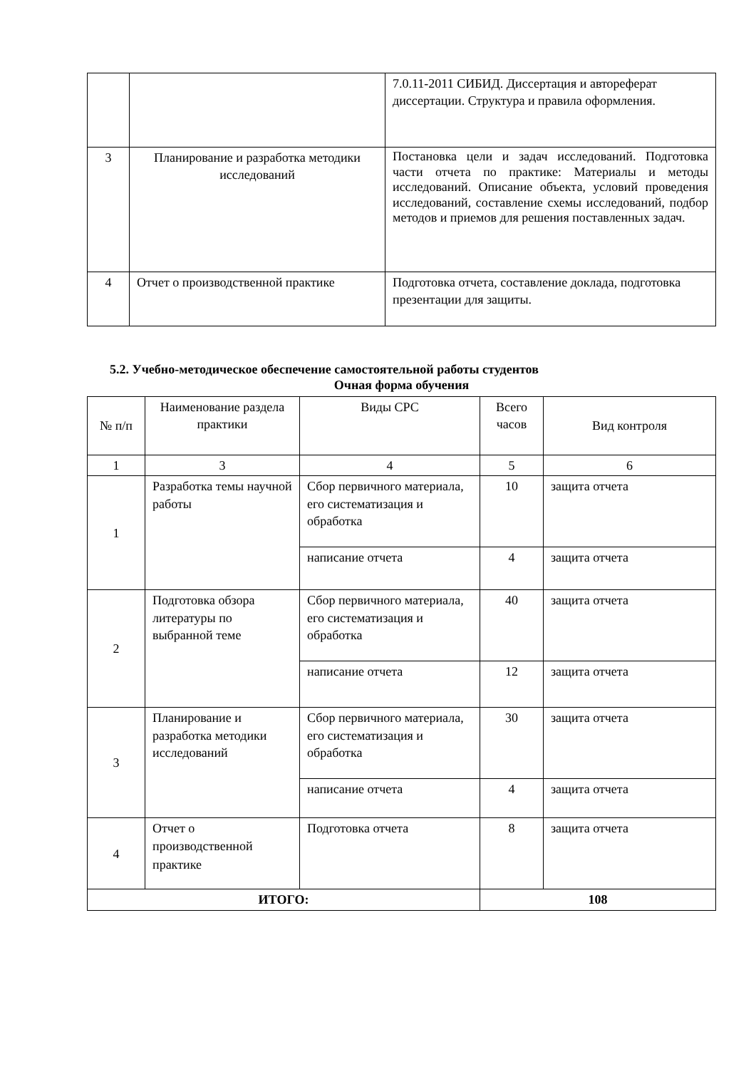| | | 7.0.11-2011 СИБИД. Диссертация и автореферат диссертации. Структура и правила оформления. |
| 3 | Планирование и разработка методики исследований | Постановка цели и задач исследований. Подготовка части отчета по практике: Материалы и методы исследований. Описание объекта, условий проведения исследований, составление схемы исследований, подбор методов и приемов для решения поставленных задач. |
| 4 | Отчет о производственной практике | Подготовка отчета, составление доклада, подготовка презентации для защиты. |
5.2. Учебно-методическое обеспечение самостоятельной работы студентов
Очная форма обучения
| № п/п | Наименование раздела практики | Виды СРС | Всего часов | Вид контроля |
| --- | --- | --- | --- | --- |
| 1 | 3 | 4 | 5 | 6 |
| 1 | Разработка темы научной работы | Сбор первичного материала, его систематизация и обработка | 10 | защита отчета |
| | | написание отчета | 4 | защита отчета |
| 2 | Подготовка обзора литературы по выбранной теме | Сбор первичного материала, его систематизация и обработка | 40 | защита отчета |
| | | написание отчета | 12 | защита отчета |
| 3 | Планирование и разработка методики исследований | Сбор первичного материала, его систематизация и обработка | 30 | защита отчета |
| | | написание отчета | 4 | защита отчета |
| 4 | Отчет о производственной практике | Подготовка отчета | 8 | защита отчета |
| ИТОГО: | | | 108 | |